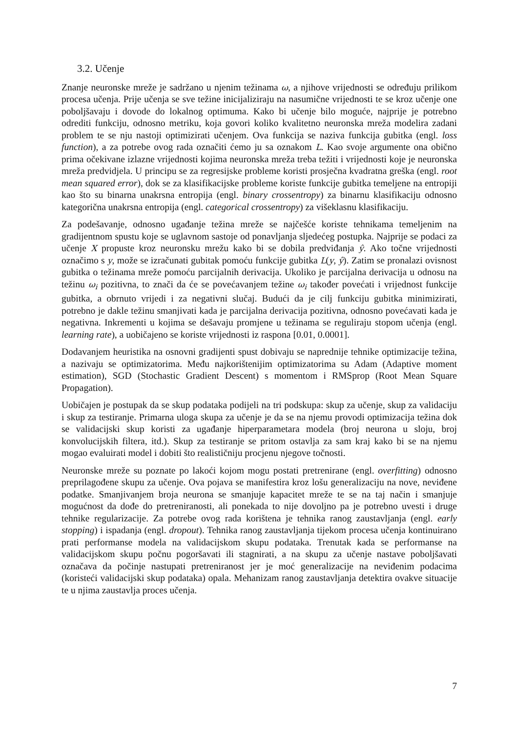3.2. Učenje
Znanje neuronske mreže je sadržano u njenim težinama ω, a njihove vrijednosti se određuju prilikom procesa učenja. Prije učenja se sve težine inicijaliziraju na nasumične vrijednosti te se kroz učenje one poboljšavaju i dovode do lokalnog optimuma. Kako bi učenje bilo moguće, najprije je potrebno odrediti funkciju, odnosno metriku, koja govori koliko kvalitetno neuronska mreža modelira zadani problem te se nju nastoji optimizirati učenjem. Ova funkcija se naziva funkcija gubitka (engl. loss function), a za potrebe ovog rada označiti ćemo ju sa oznakom L. Kao svoje argumente ona obično prima očekivane izlazne vrijednosti kojima neuronska mreža treba težiti i vrijednosti koje je neuronska mreža predvidjela. U principu se za regresijske probleme koristi prosječna kvadratna greška (engl. root mean squared error), dok se za klasifikacijske probleme koriste funkcije gubitka temeljene na entropiji kao što su binarna unakrsna entropija (engl. binary crossentropy) za binarnu klasifikaciju odnosno kategorična unakrsna entropija (engl. categorical crossentropy) za višeklasnu klasifikaciju.
Za podešavanje, odnosno ugađanje težina mreže se najčešće koriste tehnikama temeljenim na gradijentnom spustu koje se uglavnom sastoje od ponavljanja sljedećeg postupka. Najprije se podaci za učenje X propuste kroz neuronsku mrežu kako bi se dobila predviđanja ŷ. Ako točne vrijednosti označimo s y, može se izračunati gubitak pomoću funkcije gubitka L(y, ŷ). Zatim se pronalazi ovisnost gubitka o težinama mreže pomoću parcijalnih derivacija. Ukoliko je parcijalna derivacija u odnosu na težinu ω<sub>i</sub> pozitivna, to znači da će se povećavanjem težine ω<sub>i</sub> također povećati i vrijednost funkcije gubitka, a obrnuto vrijedi i za negativni slučaj. Budući da je cilj funkciju gubitka minimizirati, potrebno je dakle težinu smanjivati kada je parcijalna derivacija pozitivna, odnosno povećavati kada je negativna. Inkrementi u kojima se dešavaju promjene u težinama se reguliraju stopom učenja (engl. learning rate), a uobičajeno se koriste vrijednosti iz raspona [0.01, 0.0001].
Dodavanjem heuristika na osnovni gradijenti spust dobivaju se naprednije tehnike optimizacije težina, a nazivaju se optimizatorima. Među najkorištenijim optimizatorima su Adam (Adaptive moment estimation), SGD (Stochastic Gradient Descent) s momentom i RMSprop (Root Mean Square Propagation).
Uobičajen je postupak da se skup podataka podijeli na tri podskupa: skup za učenje, skup za validaciju i skup za testiranje. Primarna uloga skupa za učenje je da se na njemu provodi optimizacija težina dok se validacijski skup koristi za ugađanje hiperparametara modela (broj neurona u sloju, broj konvolucijskih filtera, itd.). Skup za testiranje se pritom ostavlja za sam kraj kako bi se na njemu mogao evaluirati model i dobiti što realističniju procjenu njegove točnosti.
Neuronske mreže su poznate po lakoći kojom mogu postati pretrenirane (engl. overfitting) odnosno preprilagođene skupu za učenje. Ova pojava se manifestira kroz lošu generalizaciju na nove, neviđene podatke. Smanjivanjem broja neurona se smanjuje kapacitet mreže te se na taj način i smanjuje mogućnost da dođe do pretreniranosti, ali ponekada to nije dovoljno pa je potrebno uvesti i druge tehnike regularizacije. Za potrebe ovog rada korištena je tehnika ranog zaustavljanja (engl. early stopping) i ispadanja (engl. dropout). Tehnika ranog zaustavljanja tijekom procesa učenja kontinuirano prati performanse modela na validacijskom skupu podataka. Trenutak kada se performanse na validacijskom skupu počnu pogoršavati ili stagnirati, a na skupu za učenje nastave poboljšavati označava da počinje nastupati pretreniranost jer je moć generalizacije na neviđenim podacima (koristeći validacijski skup podataka) opala. Mehanizam ranog zaustavljanja detektira ovakve situacije te u njima zaustavlja proces učenja.
7